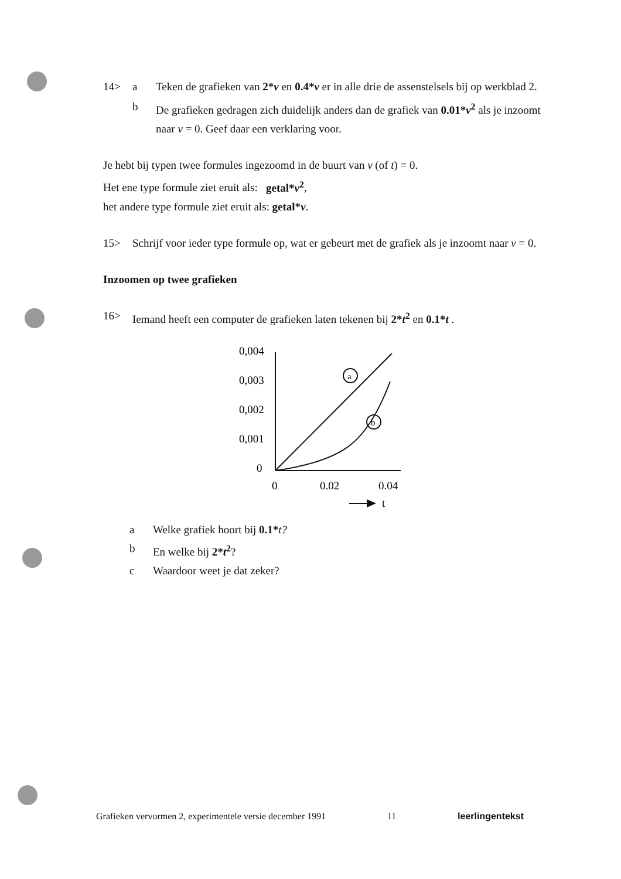14> a Teken de grafieken van 2*v en 0.4*v er in alle drie de assenstelsels bij op werkblad 2.
b De grafieken gedragen zich duidelijk anders dan de grafiek van 0.01*v<sup>2</sup> als je inzoomt naar v = 0. Geef daar een verklaring voor.
Je hebt bij typen twee formules ingezoomd in de buurt van v (of t) = 0.
Het ene type formule ziet eruit als: getal*v<sup>2</sup>,
het andere type formule ziet eruit als: getal*v.
15> Schrijf voor ieder type formule op, wat er gebeurt met de grafiek als je inzoomt naar v = 0.
Inzoomen op twee grafieken
16> Iemand heeft een computer de grafieken laten tekenen bij 2*t<sup>2</sup> en 0.1*t .
0,004
0,003
0,002
0,001
0
0
0.02
0.04
t
a
b
a Welke grafiek hoort bij 0.1*t?
b En welke bij 2*t<sup>2</sup>?
c Waardoor weet je dat zeker?
Grafieken vervormen 2, experimentele versie december 1991 11 leerlingentekst